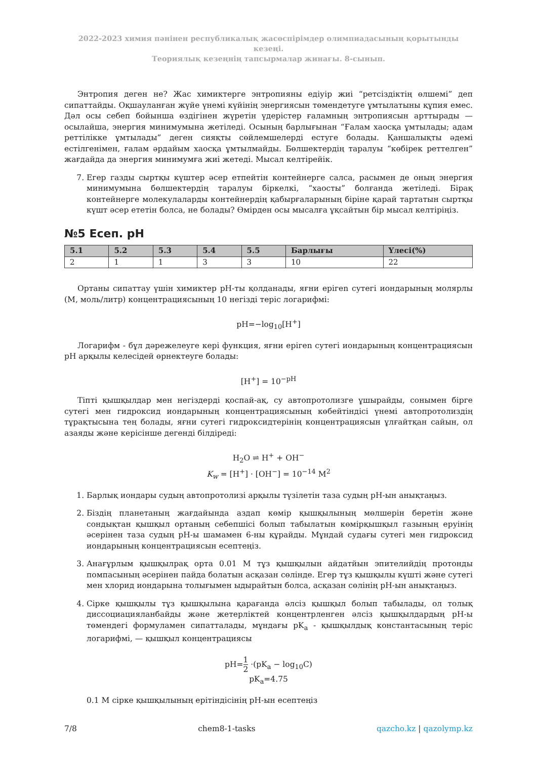2022-2023 химия пәнінен республикалық жасөспірімдер олимпиадасының қорытынды кезеңі.
Теориялық кезеңнің тапсырмалар жинағы. 8-сынып.
Энтропия деген не? Жас химиктерге энтропияны едіуір жиі “ретсіздіктің өлшемі” деп сипаттайды. Оқшауланған жүйе үнемі күйінің энергиясын төмендетуге ұмтылатыны құпия емес. Дәл осы себеп бойынша өздігінен жүретін үдерістер ғаламның энтропиясын арттырады — осылайша, энергия минимумына жетіледі. Осының барлығынан “Ғалам хаосқа ұмтылады; адам реттілікке ұмтылады” деген сияқты сөйлемшелерді естуге болады. Қаншалықты әдемі естілгенімен, ғалам әрдайым хаосқа ұмтылмайды. Бөлшектердің таралуы “көбірек реттелген” жағдайда да энергия минимумға жиі жетеді. Мысал келтірейік.
7. Егер газды сыртқы күштер әсер етпейтін контейнерге салса, расымен де оның энергия минимумына бөлшектердің таралуы біркелкі, “хаосты” болғанда жетіледі. Бірақ контейнерге молекулаларды контейнердің қабырғаларының біріне қарай тартатын сыртқы күшт әсер ететін болса, не болады? Өмірден осы мысалға ұқсайтын бір мысал келтіріңіз.
№5 Есеп. pH
| 5.1 | 5.2 | 5.3 | 5.4 | 5.5 | Барлығы | Үлесі(%) |
| --- | --- | --- | --- | --- | --- | --- |
| 2 | 1 | 1 | 3 | 3 | 10 | 22 |
Ортаны сипаттау үшін химиктер pH-ты қолданады, яғни ерігеn сутегі иондарының молярлы (М, моль/литр) концентрациясының 10 негізді теріс логарифмі:
pH=−log<sub>10</sub>[H<sup>+</sup>]
Логарифм - бұл дәрежелеуге кері функция, яғни ерігеn сутегі иондарының концентрациясын pH арқылы келесідей өрнектеуге болады:
[H<sup>+</sup>] = 10<sup>−pH</sup>
Тіпті қышқылдар мен негіздерді қоспай-ақ, су автопротолизге ұшырайды, сонымен бірге сутегі мен гидроксид иондарының концентрациясының көбейтіндісі үнемі автопротолиздің тұрақтысына тең болады, яғни сутегі гидроксидтерінің концентрациясын ұлғайтқан сайын, ол азаяды және керісінше дегенді білдіреді:
H<sub>2</sub>O ⇌ H<sup>+</sup> + OH<sup>−</sup>
K<sub>w</sub> = [H<sup>+</sup>] · [OH<sup>−</sup>] = 10<sup>−14</sup> M<sup>2</sup>
1. Барлық иондары судың автопротолизі арқылы түзілетін таза судың pH-ын анықтаңыз.
2. Біздің планетаның жағдайында аздап көмір қышқылының мөлшерін беретін және сондықтан қышқыл ортаның себепшісі болып табылатын көмірқышқыл газының еруінің әсерінен таза судың pH-ы шамамен 6-ны құрайды. Мұндай судағы сутегі мен гидроксид иондарының концентрациясын есептеңіз.
3. Анағұрлым қышқылрақ орта 0.01 M тұз қышқылын айдатйын эпителийдің протонды помпасының әсерінен пайда болатын асқазан сөлінде. Егер тұз қышқылы күшті және сутегі мен хлорид иондарына толығымен ыдырайтын болса, асқазан сөлінің pH-ын анықтаңыз.
4. Сірке қышқылы тұз қышқылына қарағанда әлсіз қышқыл болып табылады, ол толық диссоциацияланбайды және жетерліктей концентрленген әлсіз қышқылдардың pH-ы төмендегі формуламен сипатталады, мұндағы pK<sub>a</sub> - қышқылдық константасының теріс логарифмі, — қышқыл концентрациясы
pH=1 2 ·(pK<sub>a</sub> − log<sub>10</sub>C)
pK<sub>a</sub>=4.75
0.1 M сірке қышқылының ерітіндісінің pH-ын есептеңіз
7/8 chem8-1-tasks qazcho.kz | qazolymp.kz